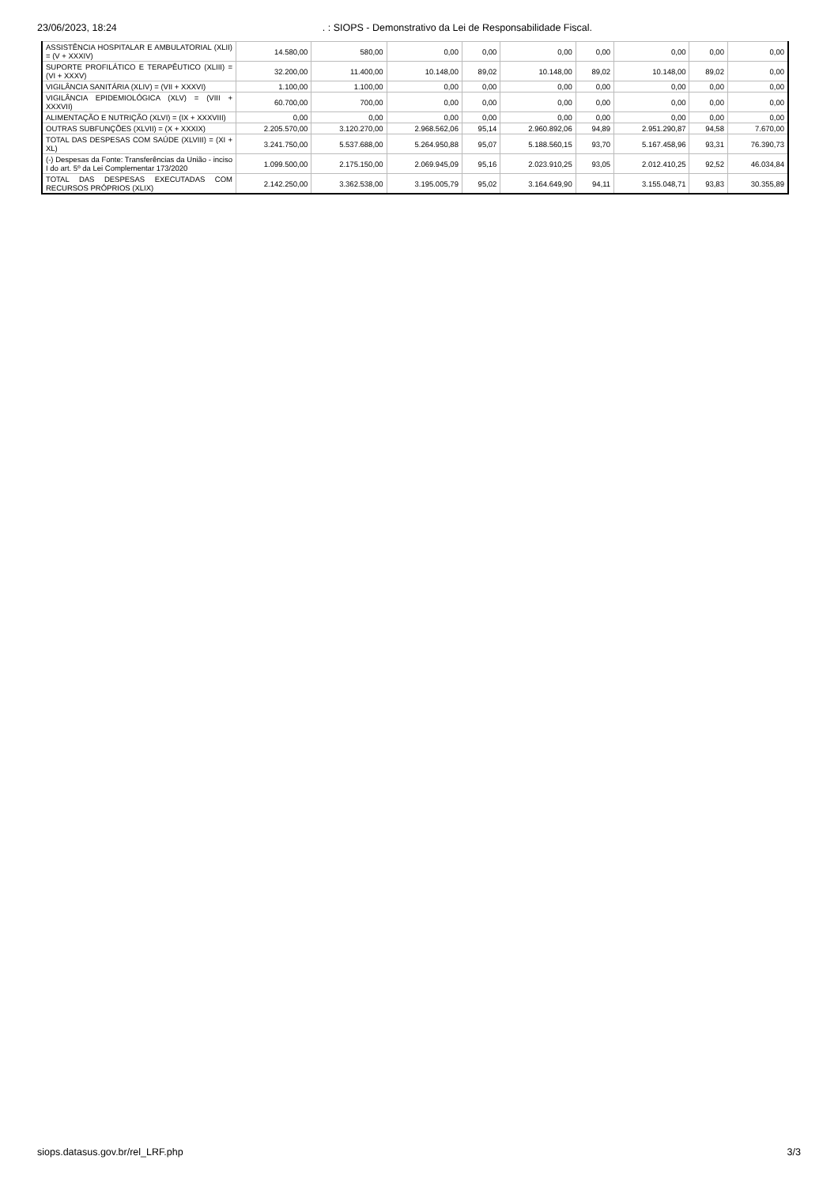23/06/2023, 18:24. : SIOPS - Demonstrativo da Lei de Responsabilidade Fiscal.
| ASSISTÊNCIA HOSPITALAR E AMBULATORIAL (XLII) = (V + XXXIV) | 14.580,00 | 580,00 | 0,00 | 0,00 | 0,00 | 0,00 | 0,00 | 0,00 | 0,00 |
| SUPORTE PROFILÁTICO E TERAPÊUTICO (XLIII) = (VI + XXXV) | 32.200,00 | 11.400,00 | 10.148,00 | 89,02 | 10.148,00 | 89,02 | 10.148,00 | 89,02 | 0,00 |
| VIGILÂNCIA SANITÁRIA (XLIV) = (VII + XXXVI) | 1.100,00 | 1.100,00 | 0,00 | 0,00 | 0,00 | 0,00 | 0,00 | 0,00 | 0,00 |
| VIGILÂNCIA EPIDEMIOLÓGICA (XLV) = (VIII + XXXVII) | 60.700,00 | 700,00 | 0,00 | 0,00 | 0,00 | 0,00 | 0,00 | 0,00 | 0,00 |
| ALIMENTAÇÃO E NUTRIÇÃO (XLVI) = (IX + XXXVIII) | 0,00 | 0,00 | 0,00 | 0,00 | 0,00 | 0,00 | 0,00 | 0,00 | 0,00 |
| OUTRAS SUBFUNÇÕES (XLVII) = (X + XXXIX) | 2.205.570,00 | 3.120.270,00 | 2.968.562,06 | 95,14 | 2.960.892,06 | 94,89 | 2.951.290,87 | 94,58 | 7.670,00 |
| TOTAL DAS DESPESAS COM SAÚDE (XLVIII) = (XI + XL) | 3.241.750,00 | 5.537.688,00 | 5.264.950,88 | 95,07 | 5.188.560,15 | 93,70 | 5.167.458,96 | 93,31 | 76.390,73 |
| (-) Despesas da Fonte: Transferências da União - inciso I do art. 5º da Lei Complementar 173/2020 | 1.099.500,00 | 2.175.150,00 | 2.069.945,09 | 95,16 | 2.023.910,25 | 93,05 | 2.012.410,25 | 92,52 | 46.034,84 |
| TOTAL DAS DESPESAS EXECUTADAS COM RECURSOS PRÓPRIOS (XLIX) | 2.142.250,00 | 3.362.538,00 | 3.195.005,79 | 95,02 | 3.164.649,90 | 94,11 | 3.155.048,71 | 93,83 | 30.355,89 |
siops.datasus.gov.br/rel_LRF.php 3/3